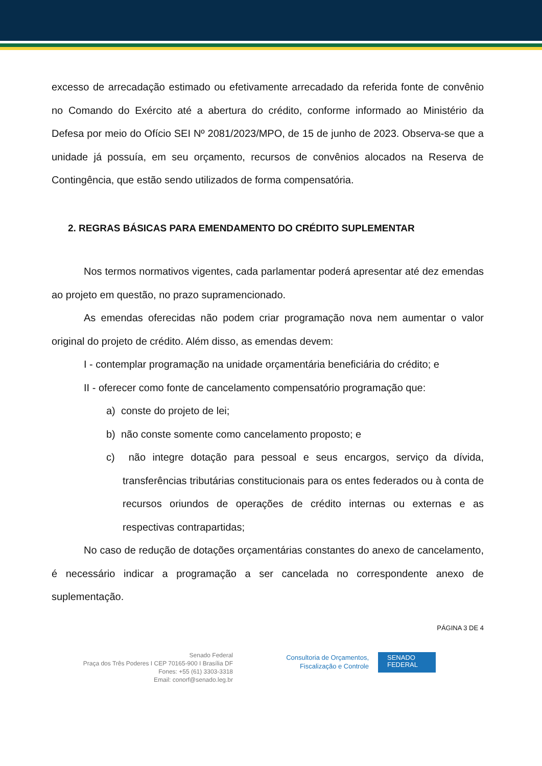excesso de arrecadação estimado ou efetivamente arrecadado da referida fonte de convênio no Comando do Exército até a abertura do crédito, conforme informado ao Ministério da Defesa por meio do Ofício SEI Nº 2081/2023/MPO, de 15 de junho de 2023. Observa-se que a unidade já possuía, em seu orçamento, recursos de convênios alocados na Reserva de Contingência, que estão sendo utilizados de forma compensatória.
2. REGRAS BÁSICAS PARA EMENDAMENTO DO CRÉDITO SUPLEMENTAR
Nos termos normativos vigentes, cada parlamentar poderá apresentar até dez emendas ao projeto em questão, no prazo supramencionado.
As emendas oferecidas não podem criar programação nova nem aumentar o valor original do projeto de crédito. Além disso, as emendas devem:
I - contemplar programação na unidade orçamentária beneficiária do crédito; e
II - oferecer como fonte de cancelamento compensatório programação que:
a) conste do projeto de lei;
b) não conste somente como cancelamento proposto; e
c) não integre dotação para pessoal e seus encargos, serviço da dívida, transferências tributárias constitucionais para os entes federados ou à conta de recursos oriundos de operações de crédito internas ou externas e as respectivas contrapartidas;
No caso de redução de dotações orçamentárias constantes do anexo de cancelamento, é necessário indicar a programação a ser cancelada no correspondente anexo de suplementação.
PÁGINA 3 DE 4
Senado Federal
Praça dos Três Poderes I CEP 70165-900 I Brasília DF
Fones: +55 (61) 3303-3318
Email: conorf@senado.leg.br
Consultoria de Orçamentos,
Fiscalização e Controle
SENADO
FEDERAL